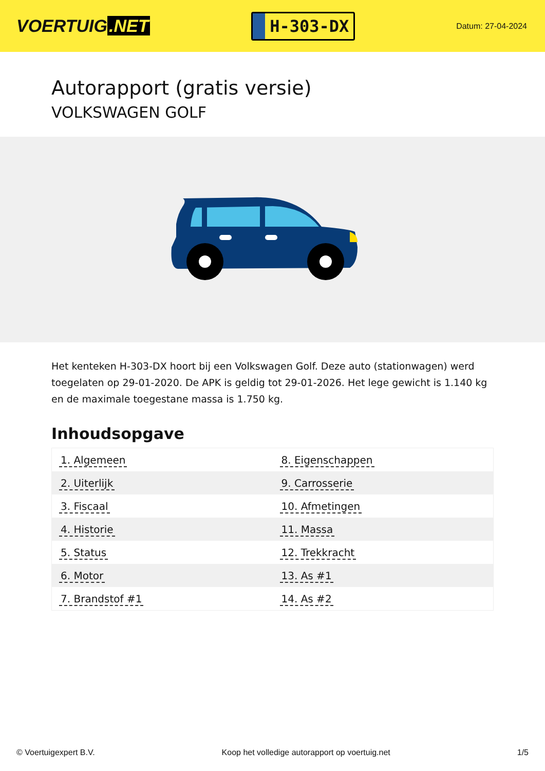VOERTUIG.NET
H-303-DX
Datum: 27-04-2024
Autorapport (gratis versie)
VOLKSWAGEN GOLF
Het kenteken H-303-DX hoort bij een Volkswagen Golf. Deze auto (stationwagen) werd toegelaten op 29-01-2020. De APK is geldig tot 29-01-2026. Het lege gewicht is 1.140 kg en de maximale toegestane massa is 1.750 kg.
Inhoudsopgave
| 1. Algemeen | 8. Eigenschappen |
| 2. Uiterlijk | 9. Carrosserie |
| 3. Fiscaal | 10. Afmetingen |
| 4. Historie | 11. Massa |
| 5. Status | 12. Trekkracht |
| 6. Motor | 13. As #1 |
| 7. Brandstof #1 | 14. As #2 |
© Voertuigexpert B.V. Koop het volledige autorapport op voertuig.net 1/5